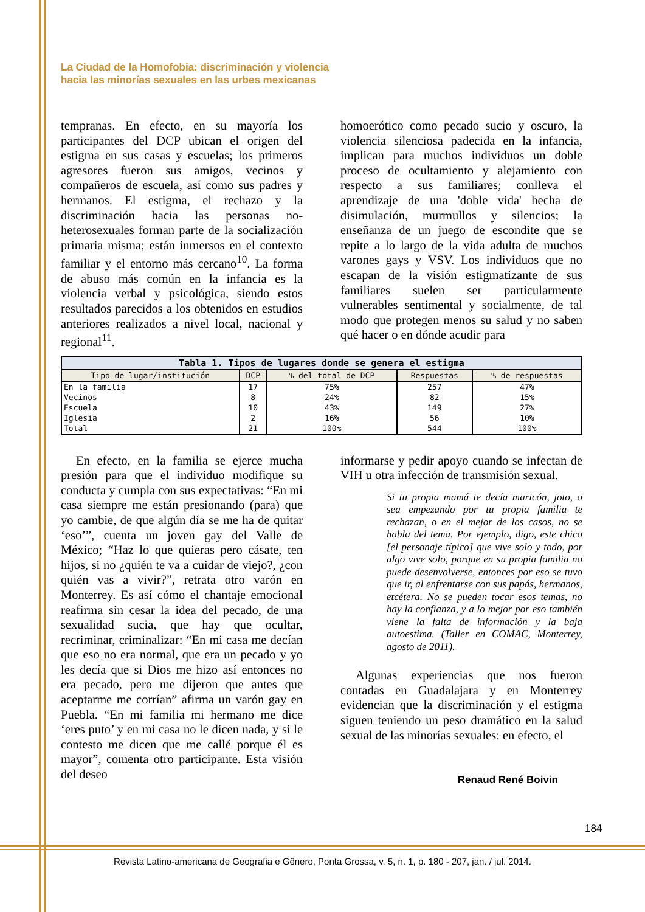La Ciudad de la Homofobia: discriminación y violencia
hacia las minorías sexuales en las urbes mexicanas
tempranas. En efecto, en su mayoría los participantes del DCP ubican el origen del estigma en sus casas y escuelas; los primeros agresores fueron sus amigos, vecinos y compañeros de escuela, así como sus padres y hermanos. El estigma, el rechazo y la discriminación hacia las personas no-heterosexuales forman parte de la socialización primaria misma; están inmersos en el contexto familiar y el entorno más cercano<sup>10</sup>. La forma de abuso más común en la infancia es la violencia verbal y psicológica, siendo estos resultados parecidos a los obtenidos en estudios anteriores realizados a nivel local, nacional y regional<sup>11</sup>.
homoerótico como pecado sucio y oscuro, la violencia silenciosa padecida en la infancia, implican para muchos individuos un doble proceso de ocultamiento y alejamiento con respecto a sus familiares; conlleva el aprendizaje de una 'doble vida' hecha de disimulación, murmullos y silencios; la enseñanza de un juego de escondite que se repite a lo largo de la vida adulta de muchos varones gays y VSV. Los individuos que no escapan de la visión estigmatizante de sus familiares suelen ser particularmente vulnerables sentimental y socialmente, de tal modo que protegen menos su salud y no saben qué hacer o en dónde acudir para
| Tabla 1. Tipos de lugares donde se genera el estigma | | | | |
| --- | --- | --- | --- | --- |
| Tipo de lugar/institución | DCP | % del total de DCP | Respuestas | % de respuestas |
| En la familia | 17 | 75% | 257 | 47% |
| Vecinos | 8 | 24% | 82 | 15% |
| Escuela | 10 | 43% | 149 | 27% |
| Iglesia | 2 | 16% | 56 | 10% |
| Total | 21 | 100% | 544 | 100% |
En efecto, en la familia se ejerce mucha presión para que el individuo modifique su conducta y cumpla con sus expectativas: “En mi casa siempre me están presionando (para) que yo cambie, de que algún día se me ha de quitar ‘eso’”, cuenta un joven gay del Valle de México; “Haz lo que quieras pero cásate, ten hijos, si no ¿quién te va a cuidar de viejo?, ¿con quién vas a vivir?”, retrata otro varón en Monterrey. Es así cómo el chantaje emocional reafirma sin cesar la idea del pecado, de una sexualidad sucia, que hay que ocultar, recriminar, criminalizar: “En mi casa me decían que eso no era normal, que era un pecado y yo les decía que si Dios me hizo así entonces no era pecado, pero me dijeron que antes que aceptarme me corrían” afirma un varón gay en Puebla. “En mi familia mi hermano me dice ‘eres puto’ y en mi casa no le dicen nada, y si le contesto me dicen que me callé porque él es mayor”, comenta otro participante. Esta visión del deseo
informarse y pedir apoyo cuando se infectan de VIH u otra infección de transmisión sexual.
Si tu propia mamá te decía maricón, joto, o sea empezando por tu propia familia te rechazan, o en el mejor de los casos, no se habla del tema. Por ejemplo, digo, este chico [el personaje típico] que vive solo y todo, por algo vive solo, porque en su propia familia no puede desenvolverse, entonces por eso se tuvo que ir, al enfrentarse con sus papás, hermanos, etcétera. No se pueden tocar esos temas, no hay la confianza, y a lo mejor por eso también viene la falta de información y la baja autoestima. (Taller en COMAC, Monterrey, agosto de 2011).
Algunas experiencias que nos fueron contadas en Guadalajara y en Monterrey evidencian que la discriminación y el estigma siguen teniendo un peso dramático en la salud sexual de las minorías sexuales: en efecto, el
Renaud René Boivin
184
Revista Latino-americana de Geografia e Gênero, Ponta Grossa, v. 5, n. 1, p. 180 - 207, jan. / jul. 2014.